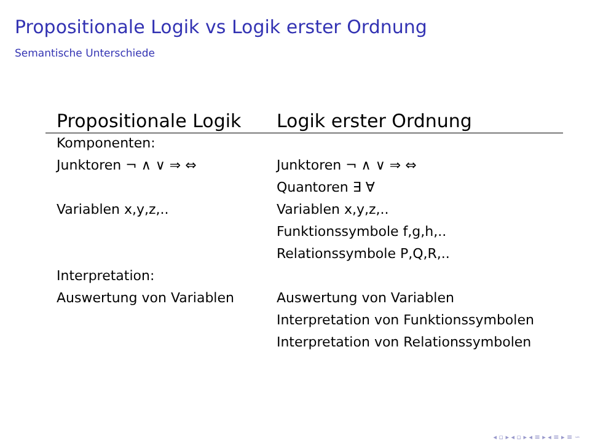Propositionale Logik vs Logik erster Ordnung
Semantische Unterschiede
| Propositionale Logik | Logik erster Ordnung |
| --- | --- |
| Komponenten: | |
| Junktoren ¬ ∧ ∨ ⇒ ⇔ | Junktoren ¬ ∧ ∨ ⇒ ⇔ |
| | Quantoren ∃ ∀ |
| Variablen x,y,z,.. | Variablen x,y,z,.. |
| | Funktionssymbole f,g,h,.. |
| | Relationssymbole P,Q,R,.. |
| Interpretation: | |
| Auswertung von Variablen | Auswertung von Variablen |
| | Interpretation von Funktionssymbolen |
| | Interpretation von Relationssymbolen |
◂ ▫ ▸ ◂ ▫ ▸ ◂ ≡ ▸ ◂ ≡ ▸ ≡ ∽